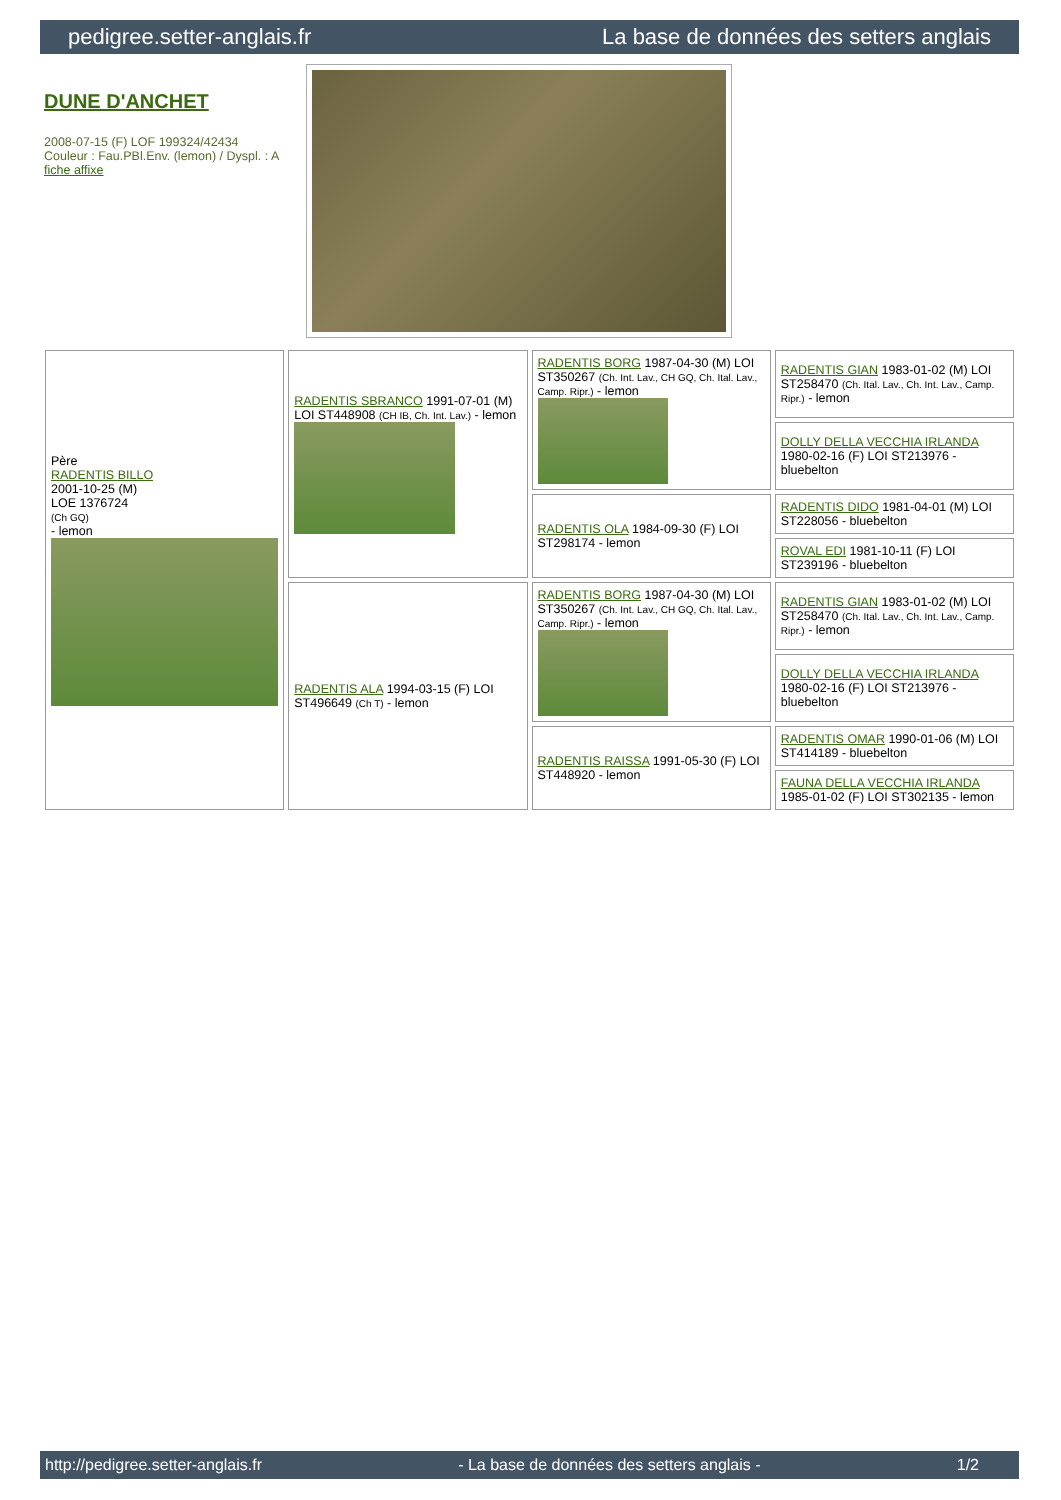pedigree.setter-anglais.fr La base de données des setters anglais
DUNE D'ANCHET
2008-07-15 (F) LOF 199324/42434
Couleur : Fau.PBl.Env. (lemon) / Dyspl. : A
fiche affixe
| Père RADENTIS BILLO 2001-10-25 (M) LOE 1376724 (Ch GQ) - lemon | RADENTIS SBRANCO 1991-07-01 (M) LOI ST448908 (CH IB, Ch. Int. Lav.) - lemon | RADENTIS BORG 1987-04-30 (M) LOI ST350267 (Ch. Int. Lav., CH GQ, Ch. Ital. Lav., Camp. Ripr.) - lemon | RADENTIS GIAN 1983-01-02 (M) LOI ST258470 (Ch. Ital. Lav., Ch. Int. Lav., Camp. Ripr.) - lemon |
| | | | DOLLY DELLA VECCHIA IRLANDA 1980-02-16 (F) LOI ST213976 - bluebelton |
| | | RADENTIS OLA 1984-09-30 (F) LOI ST298174 - lemon | RADENTIS DIDO 1981-04-01 (M) LOI ST228056 - bluebelton |
| | | | ROVAL EDI 1981-10-11 (F) LOI ST239196 - bluebelton |
| | RADENTIS ALA 1994-03-15 (F) LOI ST496649 (Ch T) - lemon | RADENTIS BORG 1987-04-30 (M) LOI ST350267 (Ch. Int. Lav., CH GQ, Ch. Ital. Lav., Camp. Ripr.) - lemon | RADENTIS GIAN 1983-01-02 (M) LOI ST258470 (Ch. Ital. Lav., Ch. Int. Lav., Camp. Ripr.) - lemon |
| | | | DOLLY DELLA VECCHIA IRLANDA 1980-02-16 (F) LOI ST213976 - bluebelton |
| | | RADENTIS RAISSA 1991-05-30 (F) LOI ST448920 - lemon | RADENTIS OMAR 1990-01-06 (M) LOI ST414189 - bluebelton |
| | | | FAUNA DELLA VECCHIA IRLANDA 1985-01-02 (F) LOI ST302135 - lemon |
http://pedigree.setter-anglais.fr - La base de données des setters anglais - 1/2